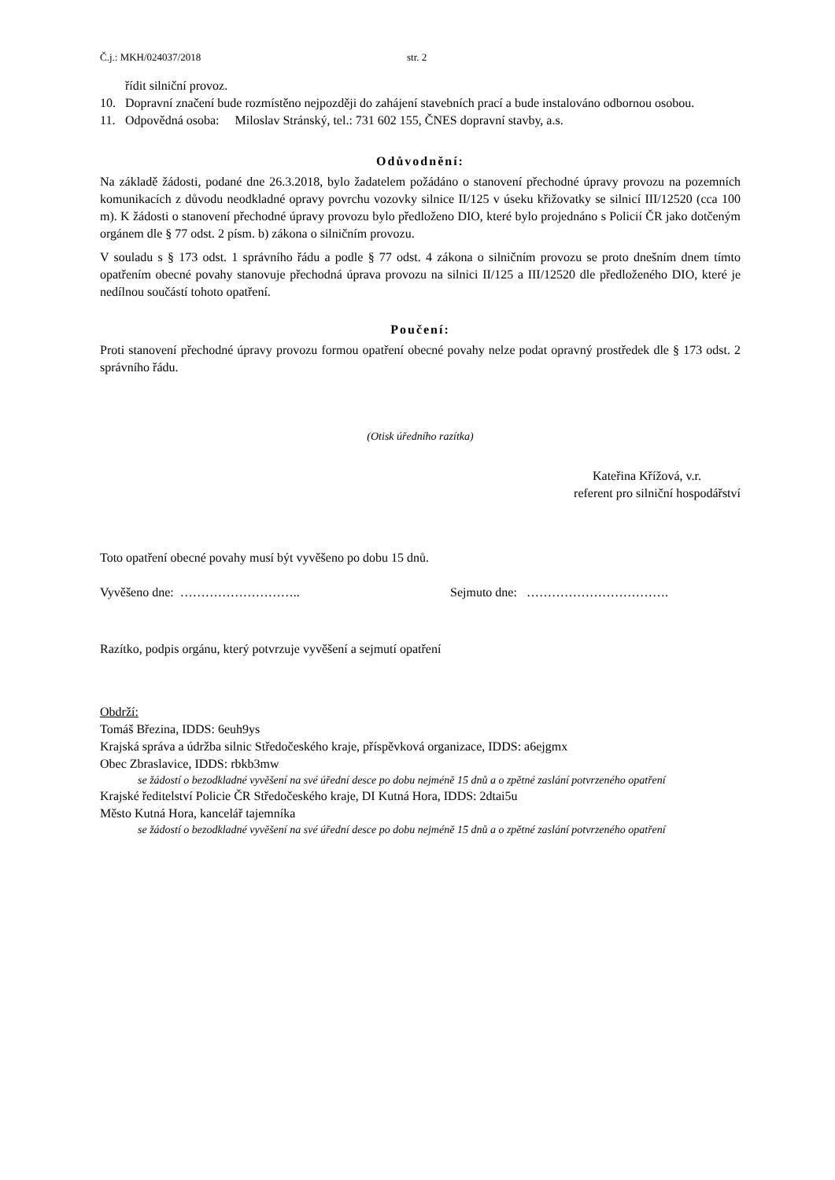Č.j.: MKH/024037/2018 str. 2
řídit silniční provoz.
10. Dopravní značení bude rozmístěno nejpozději do zahájení stavebních prací a bude instalováno odbornou osobou.
11. Odpovědná osoba: Miloslav Stránský, tel.: 731 602 155, ČNES dopravní stavby, a.s.
Odůvodnění:
Na základě žádosti, podané dne 26.3.2018, bylo žadatelem požádáno o stanovení přechodné úpravy provozu na pozemních komunikacích z důvodu neodkladné opravy povrchu vozovky silnice II/125 v úseku křižovatky se silnicí III/12520 (cca 100 m). K žádosti o stanovení přechodné úpravy provozu bylo předloženo DIO, které bylo projednáno s Policií ČR jako dotčeným orgánem dle § 77 odst. 2 písm. b) zákona o silničním provozu.
V souladu s § 173 odst. 1 správního řádu a podle § 77 odst. 4 zákona o silničním provozu se proto dnešním dnem tímto opatřením obecné povahy stanovuje přechodná úprava provozu na silnici II/125 a III/12520 dle předloženého DIO, které je nedílnou součástí tohoto opatření.
Poučení:
Proti stanovení přechodné úpravy provozu formou opatření obecné povahy nelze podat opravný prostředek dle § 173 odst. 2 správního řádu.
(Otisk úředního razítka)
Kateřina Křížová, v.r.
referent pro silniční hospodářství
Toto opatření obecné povahy musí být vyvěšeno po dobu 15 dnů.
Vyvěšeno dne: ……………………….. Sejmuto dne: …………………………….
Razítko, podpis orgánu, který potvrzuje vyvěšení a sejmutí opatření
Obdrží:
Tomáš Březina, IDDS: 6euh9ys
Krajská správa a údržba silnic Středočeského kraje, příspěvková organizace, IDDS: a6ejgmx
Obec Zbraslavice, IDDS: rbkb3mw
se žádostí o bezodkladné vyvěšení na své úřední desce po dobu nejméně 15 dnů a o zpětné zaslání potvrzeného opatření
Krajské ředitelství Policie ČR Středočeského kraje, DI Kutná Hora, IDDS: 2dtai5u
Město Kutná Hora, kancelář tajemníka
se žádostí o bezodkladné vyvěšení na své úřední desce po dobu nejméně 15 dnů a o zpětné zaslání potvrzeného opatření